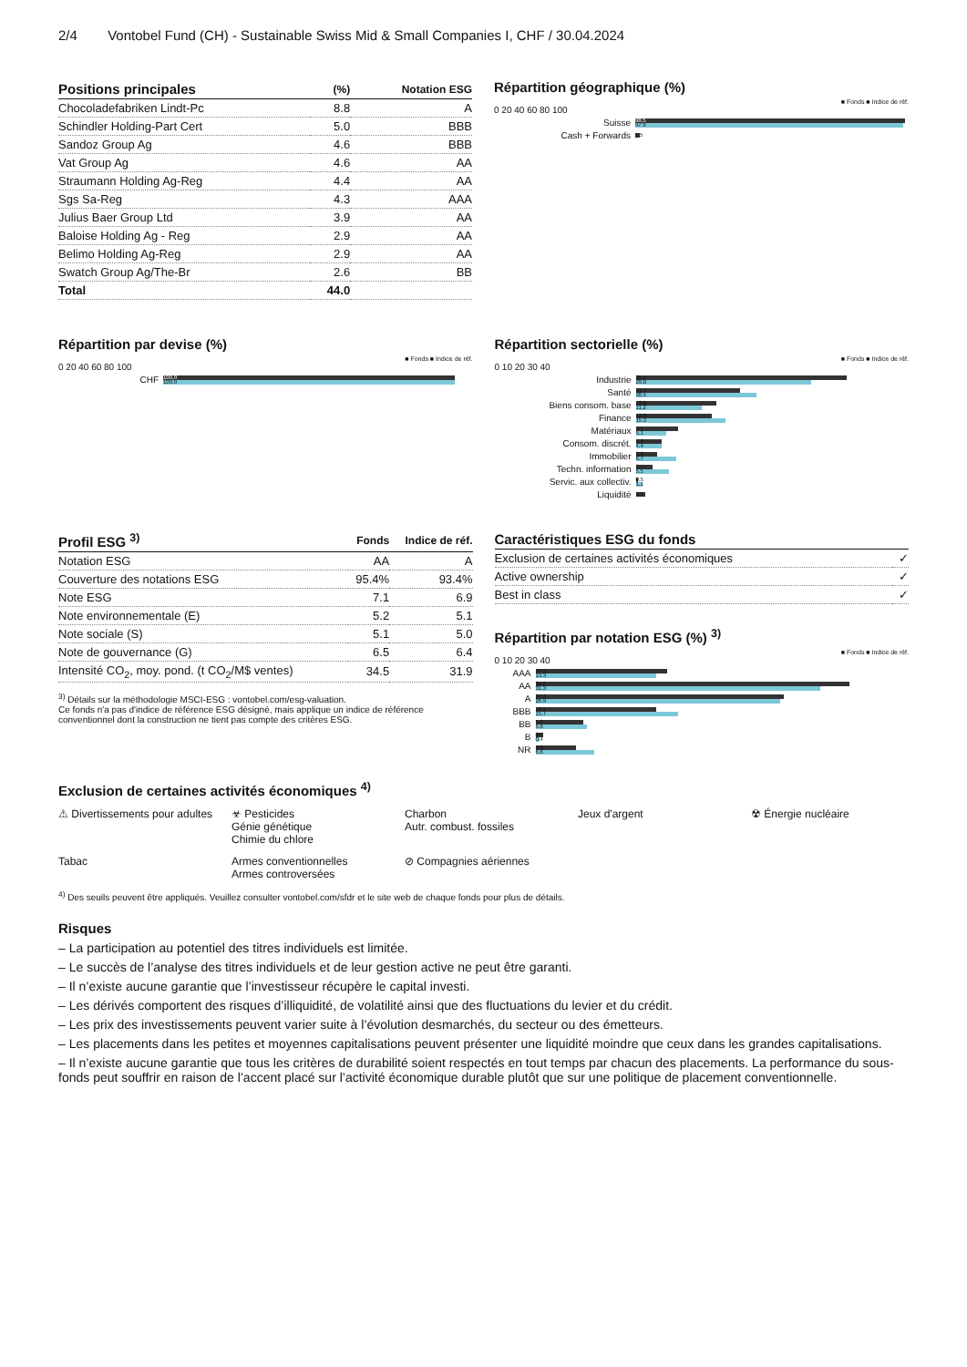2/4 Vontobel Fund (CH) - Sustainable Swiss Mid & Small Companies I, CHF / 30.04.2024
| Positions principales | (%) | Notation ESG |
| --- | --- | --- |
| Chocoladefabriken Lindt-Pc | 8.8 | A |
| Schindler Holding-Part Cert | 5.0 | BBB |
| Sandoz Group Ag | 4.6 | BBB |
| Vat Group Ag | 4.6 | AA |
| Straumann Holding Ag-Reg | 4.4 | AA |
| Sgs Sa-Reg | 4.3 | AAA |
| Julius Baer Group Ltd | 3.9 | AA |
| Baloise Holding Ag - Reg | 2.9 | AA |
| Belimo Holding Ag-Reg | 2.9 | AA |
| Swatch Group Ag/The-Br | 2.6 | BB |
| Total | 44.0 | |
Répartition géographique (%)
■ Fonds ■ Indice de réf.
0 20 40 60 80 100
Suisse
98.5
97.9
Cash + Forwards
1.5
Répartition par devise (%)
■ Fonds ■ Indice de réf.
0 20 40 60 80 100
CHF
100.0
100.0
Répartition sectorielle (%)
■ Fonds ■ Indice de réf.
0 10 20 30 40
Industrie
35.7
29.8
Santé
17.7
20.5
Biens consom. base
13.6
11.2
Finance
13.0
15.3
Matériaux
7.1
5.1
Consom. discrét.
4.3
4.4
Immobilier
3.8
6.7
Techn. information
2.7
5.5
Servic. aux collectiv.
0.5
1.1
Liquidité
1.5
| Profil ESG <sup>3)</sup> | Fonds | Indice de réf. |
| --- | --- | --- |
| Notation ESG | AA | A |
| Couverture des notations ESG | 95.4% | 93.4% |
| Note ESG | 7.1 | 6.9 |
| Note environnementale (E) | 5.2 | 5.1 |
| Note sociale (S) | 5.1 | 5.0 |
| Note de gouvernance (G) | 6.5 | 6.4 |
| Intensité CO<sub>2</sub>, moy. pond. (t CO<sub>2</sub>/M$ ventes) | 34.5 | 31.9 |
<sup>3)</sup> Détails sur la méthodologie MSCI-ESG : vontobel.com/esg-valuation.
Ce fonds n'a pas d'indice de référence ESG désigné, mais applique un indice de référence conventionnel dont la construction ne tient pas compte des critères ESG.
| Caractéristiques ESG du fonds | |
| --- | --- |
| Exclusion de certaines activités économiques | ✓ |
| Active ownership | ✓ |
| Best in class | ✓ |
Répartition par notation ESG (%) <sup>3)</sup>
■ Fonds ■ Indice de réf.
0 10 20 30 40
AAA
14.5
13.3
AA
34.6
31.3
A
27.2
26.9
BBB
13.1
15.7
BB
5.3
5.6
B
0.7
0.4
NR
4.6
6.6
Exclusion de certaines activités économiques <sup>4)</sup>
⚠ Divertissements pour adultes
☣ Pesticides
Génie génétique
Chimie du chlore
Charbon
Autr. combust. fossiles
Jeux d'argent
☢ Énergie nucléaire
Tabac
Armes conventionnelles
Armes controversées
⊘ Compagnies aériennes
<sup>4)</sup> Des seuils peuvent être appliqués. Veuillez consulter vontobel.com/sfdr et le site web de chaque fonds pour plus de détails.
Risques
– La participation au potentiel des titres individuels est limitée.
– Le succès de l’analyse des titres individuels et de leur gestion active ne peut être garanti.
– Il n’existe aucune garantie que l’investisseur récupère le capital investi.
– Les dérivés comportent des risques d’illiquidité, de volatilité ainsi que des fluctuations du levier et du crédit.
– Les prix des investissements peuvent varier suite à l’évolution desmarchés, du secteur ou des émetteurs.
– Les placements dans les petites et moyennes capitalisations peuvent présenter une liquidité moindre que ceux dans les grandes capitalisations.
– Il n’existe aucune garantie que tous les critères de durabilité soient respectés en tout temps par chacun des placements. La performance du sous-fonds peut souffrir en raison de l’accent placé sur l’activité économique durable plutôt que sur une politique de placement conventionnelle.